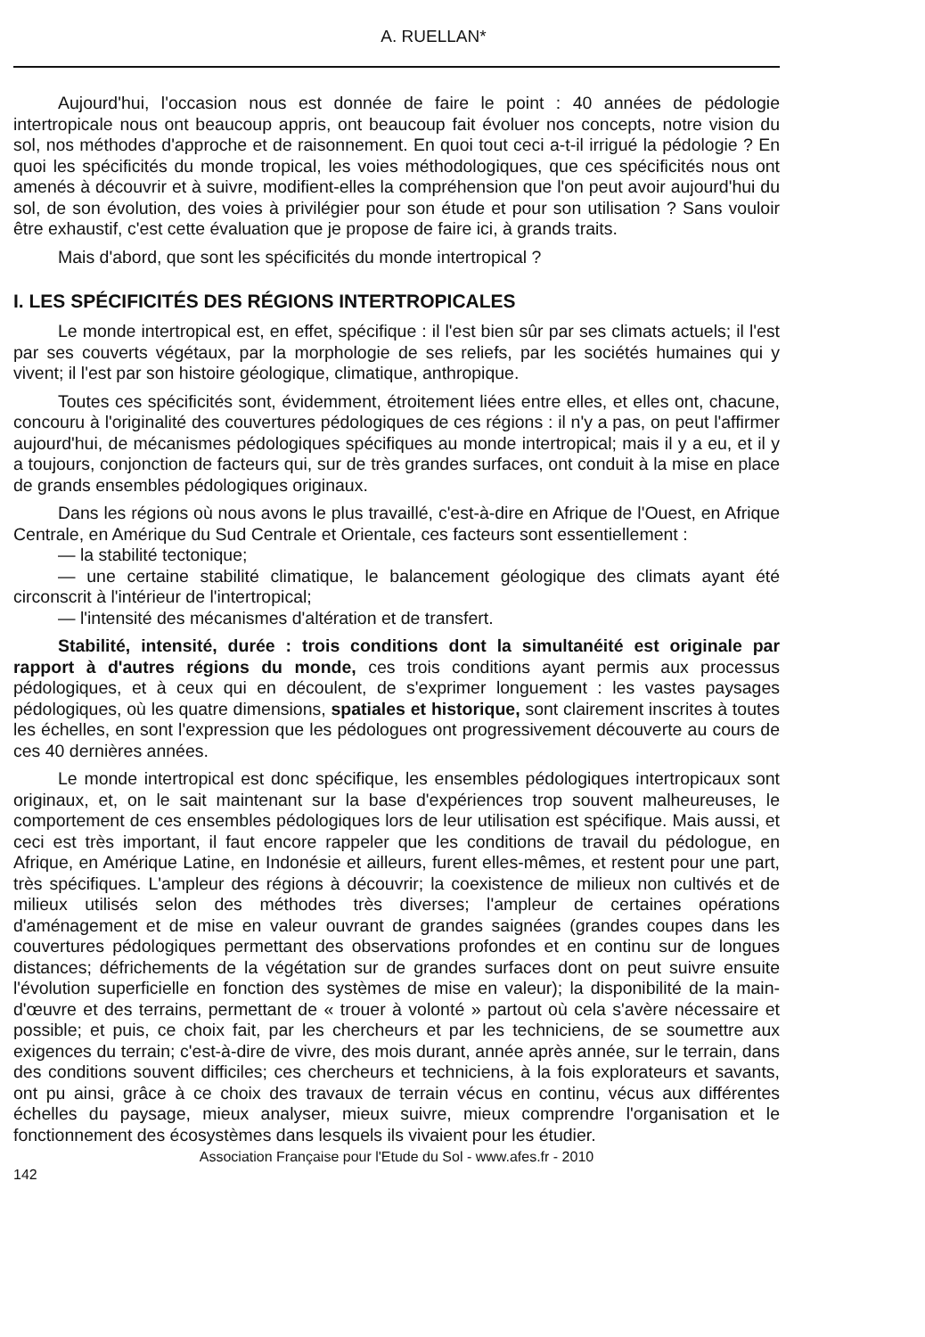A. RUELLAN*
Aujourd'hui, l'occasion nous est donnée de faire le point : 40 années de pédologie intertropicale nous ont beaucoup appris, ont beaucoup fait évoluer nos concepts, notre vision du sol, nos méthodes d'approche et de raisonnement. En quoi tout ceci a-t-il irrigué la pédologie ? En quoi les spécificités du monde tropical, les voies méthodologiques, que ces spécificités nous ont amenés à découvrir et à suivre, modifient-elles la compréhension que l'on peut avoir aujourd'hui du sol, de son évolution, des voies à privilégier pour son étude et pour son utilisation ? Sans vouloir être exhaustif, c'est cette évaluation que je propose de faire ici, à grands traits.
Mais d'abord, que sont les spécificités du monde intertropical ?
I. LES SPÉCIFICITÉS DES RÉGIONS INTERTROPICALES
Le monde intertropical est, en effet, spécifique : il l'est bien sûr par ses climats actuels; il l'est par ses couverts végétaux, par la morphologie de ses reliefs, par les sociétés humaines qui y vivent; il l'est par son histoire géologique, climatique, anthropique.
Toutes ces spécificités sont, évidemment, étroitement liées entre elles, et elles ont, chacune, concouru à l'originalité des couvertures pédologiques de ces régions : il n'y a pas, on peut l'affirmer aujourd'hui, de mécanismes pédologiques spécifiques au monde intertropical; mais il y a eu, et il y a toujours, conjonction de facteurs qui, sur de très grandes surfaces, ont conduit à la mise en place de grands ensembles pédologiques originaux.
Dans les régions où nous avons le plus travaillé, c'est-à-dire en Afrique de l'Ouest, en Afrique Centrale, en Amérique du Sud Centrale et Orientale, ces facteurs sont essentiellement :
— la stabilité tectonique;
— une certaine stabilité climatique, le balancement géologique des climats ayant été circonscrit à l'intérieur de l'intertropical;
— l'intensité des mécanismes d'altération et de transfert.
Stabilité, intensité, durée : trois conditions dont la simultanéité est originale par rapport à d'autres régions du monde, ces trois conditions ayant permis aux processus pédologiques, et à ceux qui en découlent, de s'exprimer longuement : les vastes paysages pédologiques, où les quatre dimensions, spatiales et historique, sont clairement inscrites à toutes les échelles, en sont l'expression que les pédologues ont progressivement découverte au cours de ces 40 dernières années.
Le monde intertropical est donc spécifique, les ensembles pédologiques intertropicaux sont originaux, et, on le sait maintenant sur la base d'expériences trop souvent malheureuses, le comportement de ces ensembles pédologiques lors de leur utilisation est spécifique. Mais aussi, et ceci est très important, il faut encore rappeler que les conditions de travail du pédologue, en Afrique, en Amérique Latine, en Indonésie et ailleurs, furent elles-mêmes, et restent pour une part, très spécifiques. L'ampleur des régions à découvrir; la coexistence de milieux non cultivés et de milieux utilisés selon des méthodes très diverses; l'ampleur de certaines opérations d'aménagement et de mise en valeur ouvrant de grandes saignées (grandes coupes dans les couvertures pédologiques permettant des observations profondes et en continu sur de longues distances; défrichements de la végétation sur de grandes surfaces dont on peut suivre ensuite l'évolution superficielle en fonction des systèmes de mise en valeur); la disponibilité de la main-d'œuvre et des terrains, permettant de « trouer à volonté » partout où cela s'avère nécessaire et possible; et puis, ce choix fait, par les chercheurs et par les techniciens, de se soumettre aux exigences du terrain; c'est-à-dire de vivre, des mois durant, année après année, sur le terrain, dans des conditions souvent difficiles; ces chercheurs et techniciens, à la fois explorateurs et savants, ont pu ainsi, grâce à ce choix des travaux de terrain vécus en continu, vécus aux différentes échelles du paysage, mieux analyser, mieux suivre, mieux comprendre l'organisation et le fonctionnement des écosystèmes dans lesquels ils vivaient pour les étudier.
Association Française pour l'Etude du Sol - www.afes.fr - 2010
142